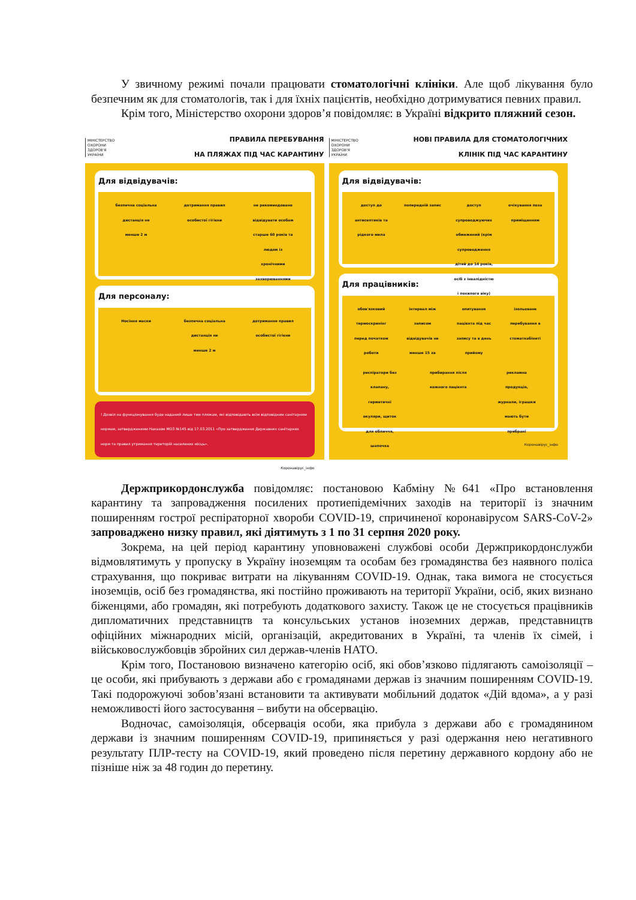У звичному режимі почали працювати стоматологічні клініки. Але щоб лікування було безпечним як для стоматологів, так і для їхніх пацієнтів, необхідно дотримуватися певних правил.
Крім того, Міністерство охорони здоров’я повідомляє: в Україні відкрито пляжний сезон.
МІНІСТЕРСТВО
ОХОРОНИ
ЗДОРОВ'Я
УКРАЇНИ ПРАВИЛА ПЕРЕБУВАННЯ
НА ПЛЯЖАХ ПІД ЧАС КАРАНТИНУ
Для відвідувачів:
безпечна соціальна дистанція не менше 2 м
дотримання правил особистої гігієни
не рекомендовано відвідувати особам старше 60 років та людям із хронічними захворюваннями
Для персоналу:
Носіння маски
безпечна соціальна дистанція не менше 2 м
дотримання правил особистої гігієни
! Дозвіл на функціонування буде наданий лише тим пляжам, які відповідають всім відповідним санітарним нормам, затвердженими Наказом МОЗ №145 від 17.03.2011 «Про затвердження Державних санітарних норм та правил утримання територій населених місць».
Коронавірус_інфо
МІНІСТЕРСТВО
ОХОРОНИ
ЗДОРОВ'Я
УКРАЇНИ НОВІ ПРАВИЛА ДЛЯ СТОМАТОЛОГІЧНИХ
КЛІНІК ПІД ЧАС КАРАНТИНУ
Для відвідувачів:
доступ до антисептиків та рідкого мила
попередній запис
доступ супроводжуючих обмежений (крім супроводження дітей до 14 років, осіб з інвалідністю і похилого віку)
очікування поза приміщенням
Для працівників:
обов'язковий термоскринінг перед початком роботи
інтервал між записом відвідувачів не менше 15 хв
опитування пацієнта під час запису та в день прийому
ізольоване перебування в стоматкабінеті
респіратори без клапану, герметичні окуляри, щиток для обличчя, шапочка
прибирання після кожного пацієнта
рекламна продукція, журнали, іграшки мають бути прибрані
Коронавірус_інфо
Держприкордонслужба повідомляє: постановою Кабміну №641 «Про встановлення карантину та запровадження посилених протиепідемічних заходів на території із значним поширенням гострої респіраторної хвороби COVID-19, спричиненої коронавірусом SARS-CoV-2» запроваджено низку правил, які діятимуть з 1 по 31 серпня 2020 року.
Зокрема, на цей період карантину уповноважені службові особи Держприкордонслужби відмовлятимуть у пропуску в Україну іноземцям та особам без громадянства без наявного поліса страхування, що покриває витрати на лікуванням COVID-19. Однак, така вимога не стосується іноземців, осіб без громадянства, які постійно проживають на території України, осіб, яких визнано біженцями, або громадян, які потребують додаткового захисту. Також це не стосується працівників дипломатичних представництв та консульських установ іноземних держав, представництв офіційних міжнародних місій, організацій, акредитованих в Україні, та членів їх сімей, і військовослужбовців збройних сил держав-членів НАТО.
Крім того, Постановою визначено категорію осіб, які обов’язково підлягають самоізоляції – це особи, які прибувають з держави або є громадянами держав із значним поширенням COVID-19. Такі подорожуючі зобов’язані встановити та активувати мобільний додаток «Дій вдома», а у разі неможливості його застосування – вибути на обсервацію.
Водночас, самоізоляція, обсервація особи, яка прибула з держави або є громадянином держави із значним поширенням COVID-19, припиняється у разі одержання нею негативного результату ПЛР-тесту на COVID-19, який проведено після перетину державного кордону або не пізніше ніж за 48 годин до перетину.